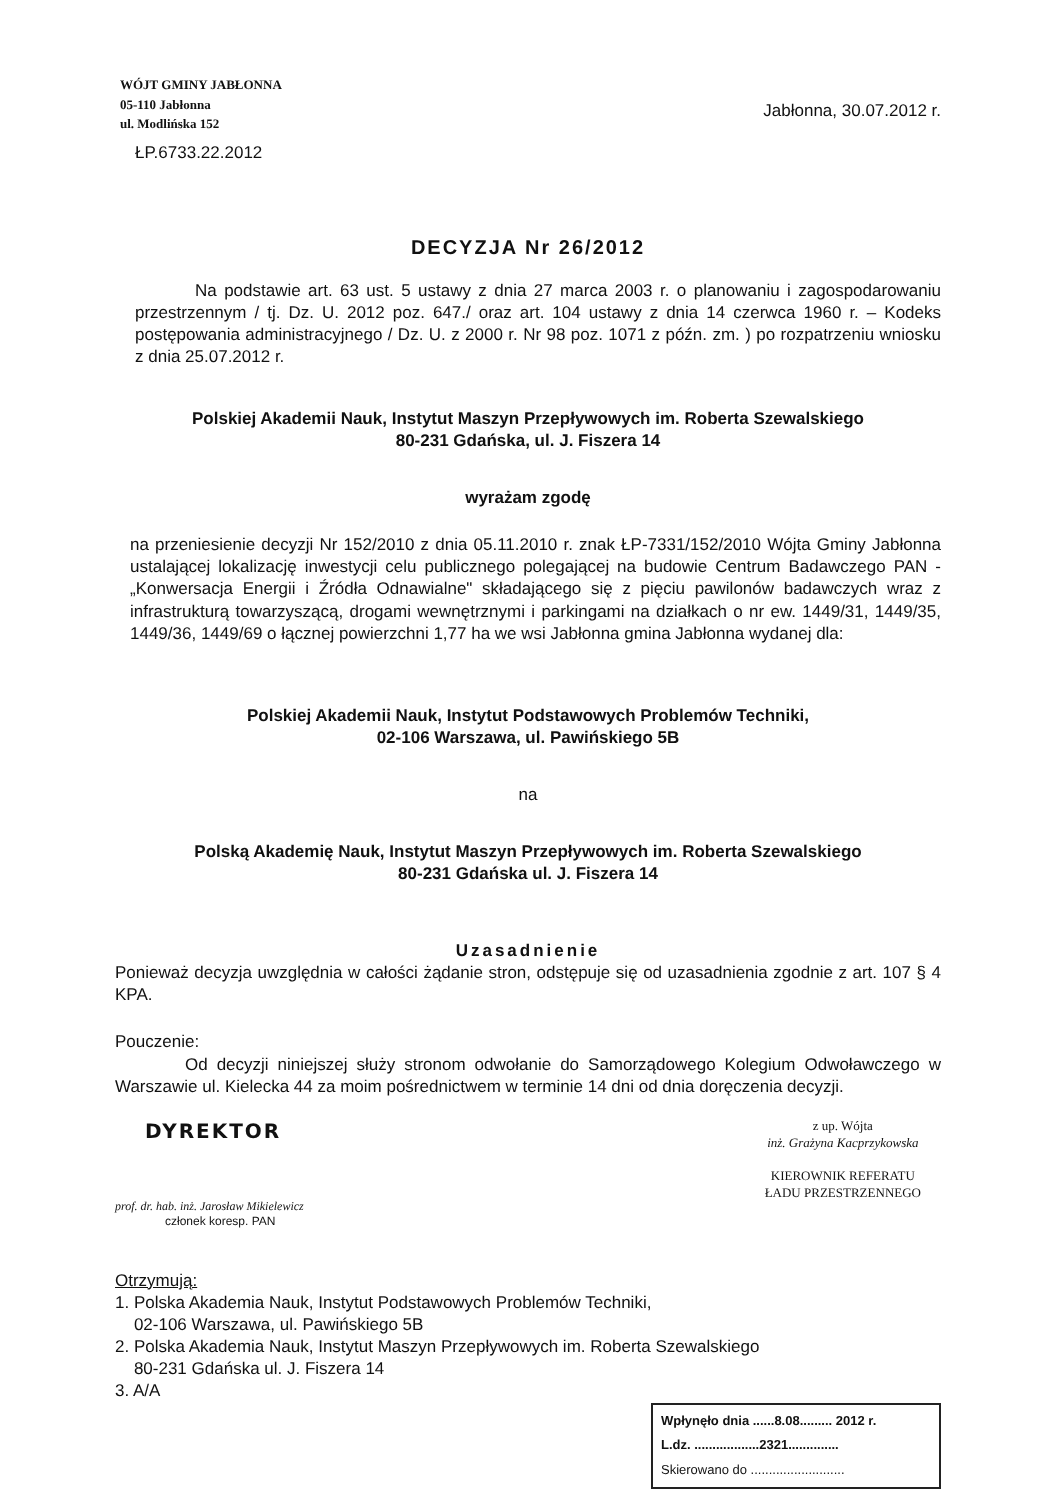WÓJT GMINY JABŁONNA
05-110 Jabłonna
ul. Modlińska 152
ŁP.6733.22.2012
Jabłonna, 30.07.2012 r.
DECYZJA Nr 26/2012
Na podstawie art. 63 ust. 5 ustawy z dnia 27 marca 2003 r. o planowaniu i zagospodarowaniu przestrzennym / tj. Dz. U. 2012 poz. 647./ oraz art. 104 ustawy z dnia 14 czerwca 1960 r. – Kodeks postępowania administracyjnego / Dz. U. z 2000 r. Nr 98 poz. 1071 z późn. zm. ) po rozpatrzeniu wniosku z dnia 25.07.2012 r.
Polskiej Akademii Nauk, Instytut Maszyn Przepływowych im. Roberta Szewalskiego
80-231 Gdańska, ul. J. Fiszera 14
wyrażam zgodę
na przeniesienie decyzji Nr 152/2010 z dnia 05.11.2010 r. znak ŁP-7331/152/2010 Wójta Gminy Jabłonna ustalającej lokalizację inwestycji celu publicznego polegającej na budowie Centrum Badawczego PAN - „Konwersacja Energii i Źródła Odnawialne" składającego się z pięciu pawilonów badawczych wraz z infrastrukturą towarzyszącą, drogami wewnętrznymi i parkingami na działkach o nr ew. 1449/31, 1449/35, 1449/36, 1449/69 o łącznej powierzchni 1,77 ha we wsi Jabłonna gmina Jabłonna wydanej dla:
Polskiej Akademii Nauk, Instytut Podstawowych Problemów Techniki,
02-106 Warszawa, ul. Pawińskiego 5B
na
Polską Akademię Nauk, Instytut Maszyn Przepływowych im. Roberta Szewalskiego
80-231 Gdańska ul. J. Fiszera 14
Uzasadnienie
Ponieważ decyzja uwzględnia w całości żądanie stron, odstępuje się od uzasadnienia zgodnie z art. 107 § 4 KPA.
Pouczenie:
Od decyzji niniejszej służy stronom odwołanie do Samorządowego Kolegium Odwoławczego w Warszawie ul. Kielecka 44 za moim pośrednictwem w terminie 14 dni od dnia doręczenia decyzji.
DYREKTOR
prof. dr. hab. inż. Jarosław Mikielewicz
członek koresp. PAN
z up. Wójta
inż. Grażyna Kacprzykowska
KIEROWNIK REFERATU
ŁADU PRZESTRZENNEGO
Otrzymują:
1. Polska Akademia Nauk, Instytut Podstawowych Problemów Techniki,
02-106 Warszawa, ul. Pawińskiego 5B
2. Polska Akademia Nauk, Instytut Maszyn Przepływowych im. Roberta Szewalskiego
80-231 Gdańska ul. J. Fiszera 14
3. A/A
Wpłynęło dnia ......8.08......... 2012 r.
L.dz. ..................2321..............
Skierowano do ..........................